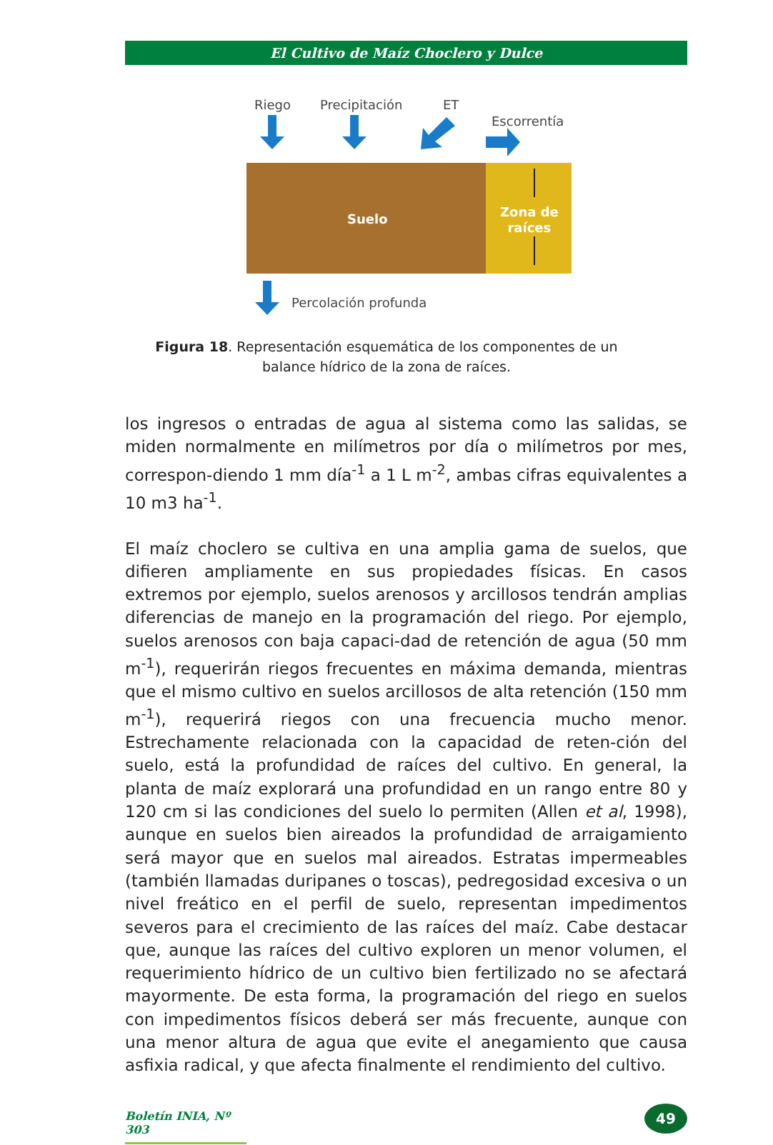El Cultivo de Maíz Choclero y Dulce
Riego Precipitación ET
Escorrentía
Suelo Zona de
raíces
Percolación profunda
Figura 18. Representación esquemática de los componentes de un balance hídrico de la zona de raíces.
los ingresos o entradas de agua al sistema como las salidas, se miden normalmente en milímetros por día o milímetros por mes, correspon-diendo 1 mm día<sup>-1</sup> a 1 L m<sup>-2</sup>, ambas cifras equivalentes a 10 m3 ha<sup>-1</sup>.
El maíz choclero se cultiva en una amplia gama de suelos, que difieren ampliamente en sus propiedades físicas. En casos extremos por ejemplo, suelos arenosos y arcillosos tendrán amplias diferencias de manejo en la programación del riego. Por ejemplo, suelos arenosos con baja capaci-dad de retención de agua (50 mm m<sup>-1</sup>), requerirán riegos frecuentes en máxima demanda, mientras que el mismo cultivo en suelos arcillosos de alta retención (150 mm m<sup>-1</sup>), requerirá riegos con una frecuencia mucho menor. Estrechamente relacionada con la capacidad de reten-ción del suelo, está la profundidad de raíces del cultivo. En general, la planta de maíz explorará una profundidad en un rango entre 80 y 120 cm si las condiciones del suelo lo permiten (Allen et al, 1998), aunque en suelos bien aireados la profundidad de arraigamiento será mayor que en suelos mal aireados. Estratas impermeables (también llamadas duripanes o toscas), pedregosidad excesiva o un nivel freático en el perfil de suelo, representan impedimentos severos para el crecimiento de las raíces del maíz. Cabe destacar que, aunque las raíces del cultivo exploren un menor volumen, el requerimiento hídrico de un cultivo bien fertilizado no se afectará mayormente. De esta forma, la programación del riego en suelos con impedimentos físicos deberá ser más frecuente, aunque con una menor altura de agua que evite el anegamiento que causa asfixia radical, y que afecta finalmente el rendimiento del cultivo.
Boletín INIA, Nº 303
49